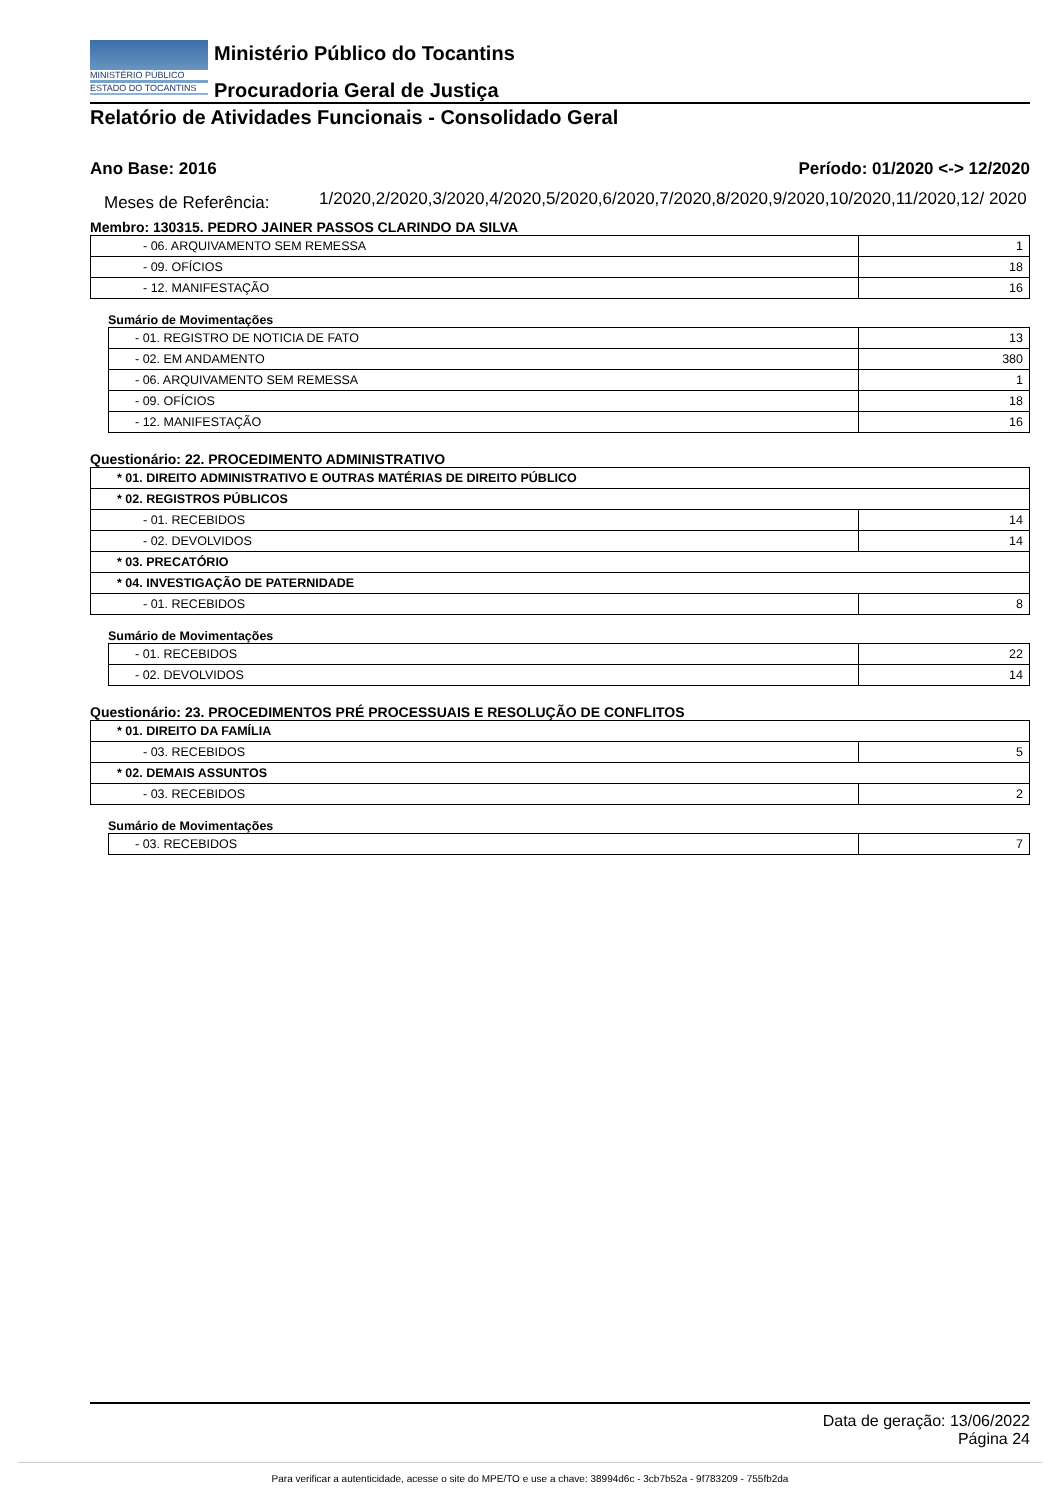MINISTÉRIO PÚBLICO
ESTADO DO TOCANTINS
Ministério Público do Tocantins
Procuradoria Geral de Justiça
Relatório de Atividades Funcionais - Consolidado Geral
Ano Base: 2016 Período: 01/2020 <-> 12/2020
Meses de Referência:
1/2020,2/2020,3/2020,4/2020,5/2020,6/2020,7/2020,8/2020,9/2020,10/2020,11/2020,12/ 2020
Membro: 130315. PEDRO JAINER PASSOS CLARINDO DA SILVA
| - 06. ARQUIVAMENTO SEM REMESSA | 1 |
| - 09. OFÍCIOS | 18 |
| - 12. MANIFESTAÇÃO | 16 |
Sumário de Movimentações
| - 01. REGISTRO DE NOTICIA DE FATO | 13 |
| - 02. EM ANDAMENTO | 380 |
| - 06. ARQUIVAMENTO SEM REMESSA | 1 |
| - 09. OFÍCIOS | 18 |
| - 12. MANIFESTAÇÃO | 16 |
Questionário: 22. PROCEDIMENTO ADMINISTRATIVO
| * 01. DIREITO ADMINISTRATIVO E OUTRAS MATÉRIAS DE DIREITO PÚBLICO | |
| * 02. REGISTROS PÚBLICOS | |
| - 01. RECEBIDOS | 14 |
| - 02. DEVOLVIDOS | 14 |
| * 03. PRECATÓRIO | |
| * 04. INVESTIGAÇÃO DE PATERNIDADE | |
| - 01. RECEBIDOS | 8 |
Sumário de Movimentações
| - 01. RECEBIDOS | 22 |
| - 02. DEVOLVIDOS | 14 |
Questionário: 23. PROCEDIMENTOS PRÉ PROCESSUAIS E RESOLUÇÃO DE CONFLITOS
| * 01. DIREITO DA FAMÍLIA | |
| - 03. RECEBIDOS | 5 |
| * 02. DEMAIS ASSUNTOS | |
| - 03. RECEBIDOS | 2 |
Sumário de Movimentações
| - 03. RECEBIDOS | 7 |
Data de geração: 13/06/2022
Página 24
Para verificar a autenticidade, acesse o site do MPE/TO e use a chave: 38994d6c - 3cb7b52a - 9f783209 - 755fb2da